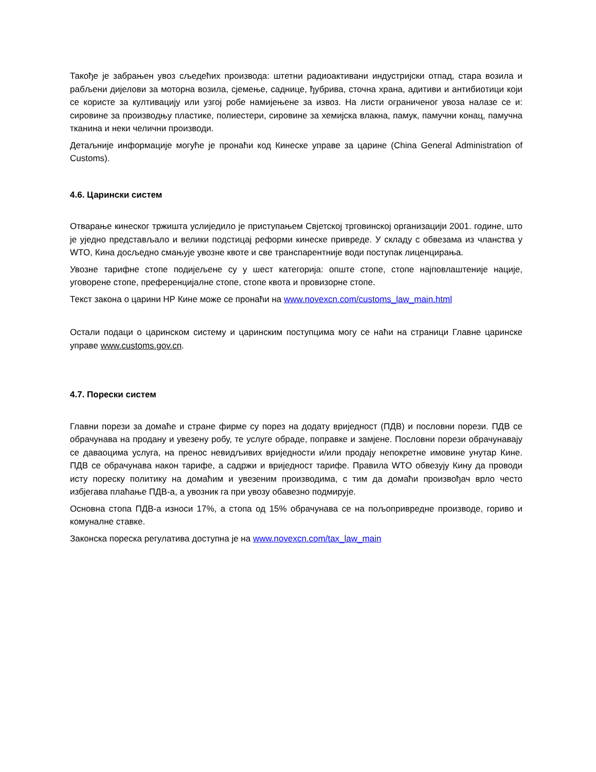Такође је забрањен увоз сљедећих производа: штетни радиоактивани индустријски отпад, стара возила и рабљени дијелови за моторна возила, сјемење, саднице, ђубрива, сточна храна, адитиви и антибиотици који се користе за култивацију или узгој робе намијењене за извоз. На листи ограниченог увоза налазе се и: сировине за производњу пластике, полиестери, сировине за хемијска влакна, памук, памучни конац, памучна тканина и неки челични производи.
Детаљније информације могуће је пронаћи код Кинеске управе за царине (China General Administration of Customs).
4.6. Царински систем
Отварање кинеског тржишта услиједило је приступањем Свјетској трговинској организацији 2001. године, што је уједно представљало и велики подстицај реформи кинеске привреде. У складу с обвезама из чланства у WTO, Кина досљедно смањује увозне квоте и све транспарентније води поступак лиценцирања.
Увозне тарифне стопе подијељене су у шест категорија: опште стопе, стопе најповлаштеније нације, уговорене стопе, преференцијалне стопе, стопе квота и провизорне стопе.
Текст закона о царини НР Кине може се пронаћи на www.novexcn.com/customs_law_main.html
Остали подаци о царинском систему и царинским поступцима могу се наћи на страници Главне царинске управе www.customs.gov.cn.
4.7. Порески систем
Главни порези за домаће и стране фирме су порез на додату вриједност (ПДВ) и пословни порези. ПДВ се обрачунава на продану и увезену робу, те услуге обраде, поправке и замјене. Пословни порези обрачунавају се даваоцима услуга, на пренос невидљивих вриједности и/или продају непокретне имовине унутар Кине. ПДВ се обрачунава након тарифе, а садржи и вриједност тарифе. Правила WTO обвезују Кину да проводи исту пореску политику на домаћим и увезеним производима, с тим да домаћи произвођач врло често избјегава плаћање ПДВ-а, а увозник га при увозу обавезно подмирује.
Основна стопа ПДВ-а износи 17%, а стопа од 15% обрачунава се на пољопривредне производе, гориво и комуналне ставке.
Законска пореска регулатива доступна је на www.novexcn.com/tax_law_main